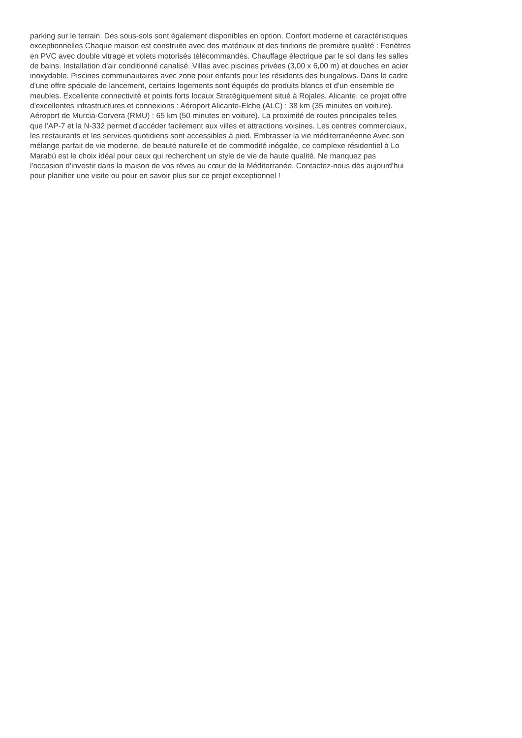parking sur le terrain. Des sous-sols sont également disponibles en option. Confort moderne et caractéristiques
exceptionnelles Chaque maison est construite avec des matériaux et des finitions de première qualité : Fenêtres
en PVC avec double vitrage et volets motorisés télécommandés. Chauffage électrique par le sol dans les salles
de bains. Installation d'air conditionné canalisé. Villas avec piscines privées (3,00 x 6,00 m) et douches en acier
inoxydable. Piscines communautaires avec zone pour enfants pour les résidents des bungalows. Dans le cadre
d'une offre spéciale de lancement, certains logements sont équipés de produits blancs et d'un ensemble de
meubles. Excellente connectivité et points forts locaux Stratégiquement situé à Rojales, Alicante, ce projet offre
d'excellentes infrastructures et connexions : Aéroport Alicante-Elche (ALC) : 38 km (35 minutes en voiture).
Aéroport de Murcia-Corvera (RMU) : 65 km (50 minutes en voiture). La proximité de routes principales telles
que l'AP-7 et la N-332 permet d'accéder facilement aux villes et attractions voisines. Les centres commerciaux,
les restaurants et les services quotidiens sont accessibles à pied. Embrasser la vie méditerranéenne Avec son
mélange parfait de vie moderne, de beauté naturelle et de commodité inégalée, ce complexe résidentiel à Lo
Marabú est le choix idéal pour ceux qui recherchent un style de vie de haute qualité. Ne manquez pas
l'occasion d'investir dans la maison de vos rêves au cœur de la Méditerranée. Contactez-nous dès aujourd'hui
pour planifier une visite ou pour en savoir plus sur ce projet exceptionnel !